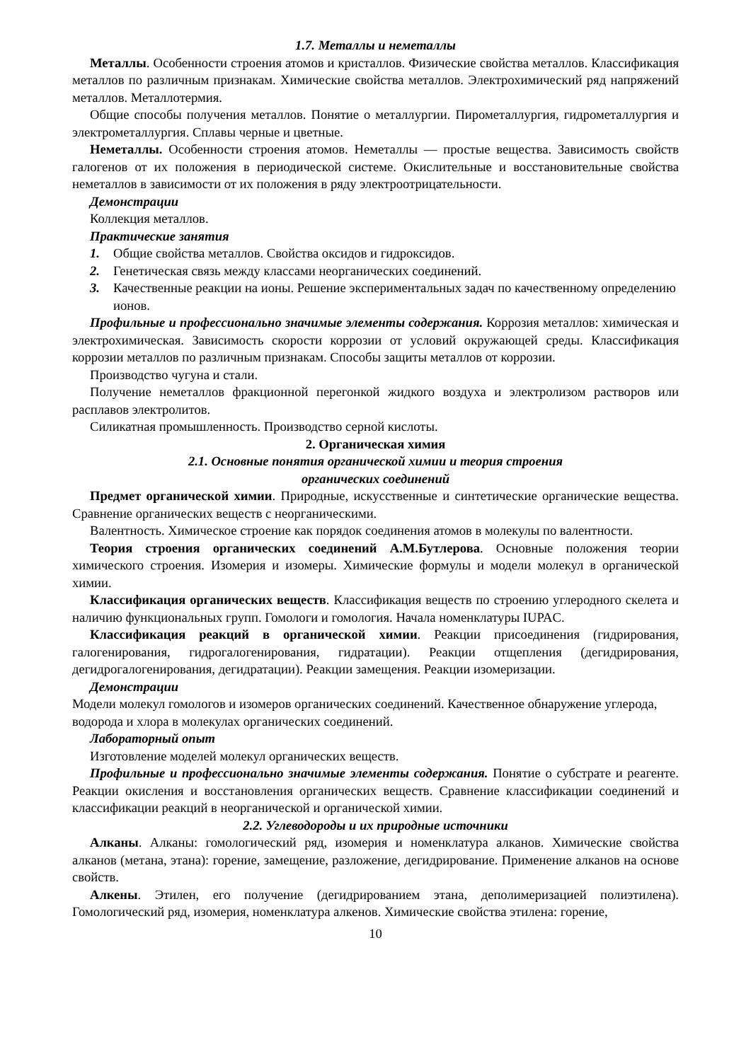1.7. Металлы и неметаллы
Металлы. Особенности строения атомов и кристаллов. Физические свойства металлов. Классификация металлов по различным признакам. Химические свойства металлов. Электрохимический ряд напряжений металлов. Металлотермия.
Общие способы получения металлов. Понятие о металлургии. Пирометаллургия, гидрометаллургия и электрометаллургия. Сплавы черные и цветные.
Неметаллы. Особенности строения атомов. Неметаллы — простые вещества. Зависимость свойств галогенов от их положения в периодической системе. Окислительные и восстановительные свойства неметаллов в зависимости от их положения в ряду электроотрицательности.
Демонстрации
Коллекция металлов.
Практические занятия
1. Общие свойства металлов. Свойства оксидов и гидроксидов.
2. Генетическая связь между классами неорганических соединений.
3. Качественные реакции на ионы. Решение экспериментальных задач по качественному определению ионов.
Профильные и профессионально значимые элементы содержания. Коррозия металлов: химическая и электрохимическая. Зависимость скорости коррозии от условий окружающей среды. Классификация коррозии металлов по различным признакам. Способы защиты металлов от коррозии.
Производство чугуна и стали.
Получение неметаллов фракционной перегонкой жидкого воздуха и электролизом растворов или расплавов электролитов.
Силикатная промышленность. Производство серной кислоты.
2. Органическая химия
2.1. Основные понятия органической химии и теория строения
органических соединений
Предмет органической химии. Природные, искусственные и синтетические органические вещества. Сравнение органических веществ с неорганическими.
Валентность. Химическое строение как порядок соединения атомов в молекулы по валентности.
Теория строения органических соединений А.М.Бутлерова. Основные положения теории химического строения. Изомерия и изомеры. Химические формулы и модели молекул в органической химии.
Классификация органических веществ. Классификация веществ по строению углеродного скелета и наличию функциональных групп. Гомологи и гомология. Начала номенклатуры IUPAC.
Классификация реакций в органической химии. Реакции присоединения (гидрирования, галогенирования, гидрогалогенирования, гидратации). Реакции отщепления (дегидрирования, дегидрогалогенирования, дегидратации). Реакции замещения. Реакции изомеризации.
Демонстрации
Модели молекул гомологов и изомеров органических соединений. Качественное обнаружение углерода, водорода и хлора в молекулах органических соединений.
Лабораторный опыт
Изготовление моделей молекул органических веществ.
Профильные и профессионально значимые элементы содержания. Понятие о субстрате и реагенте. Реакции окисления и восстановления органических веществ. Сравнение классификации соединений и классификации реакций в неорганической и органической химии.
2.2. Углеводороды и их природные источники
Алканы. Алканы: гомологический ряд, изомерия и номенклатура алканов. Химические свойства алканов (метана, этана): горение, замещение, разложение, дегидрирование. Применение алканов на основе свойств.
Алкены. Этилен, его получение (дегидрированием этана, деполимеризацией полиэтилена). Гомологический ряд, изомерия, номенклатура алкенов. Химические свойства этилена: горение,
10